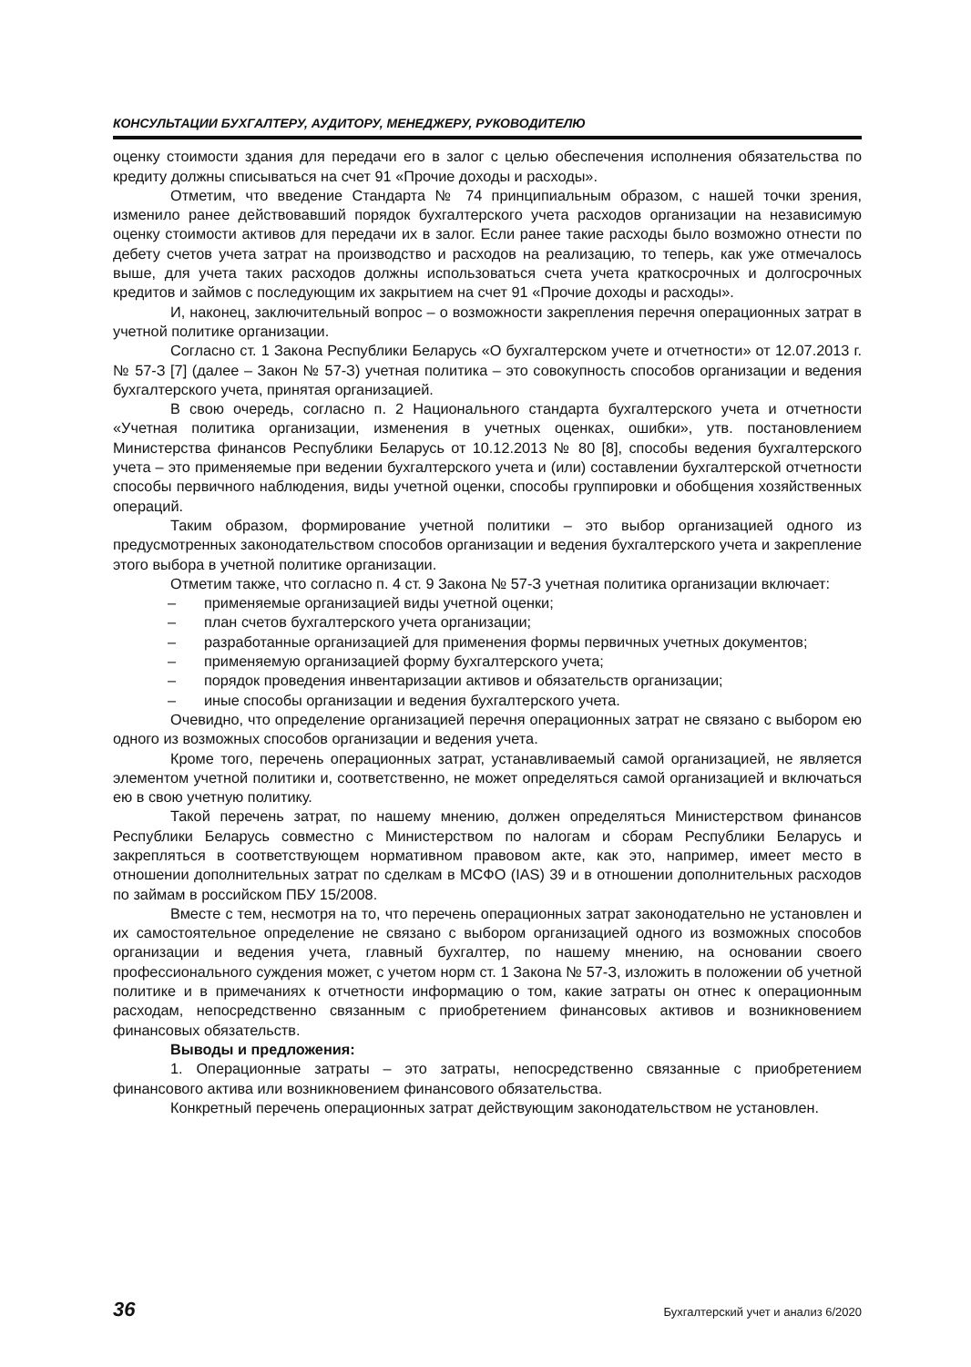КОНСУЛЬТАЦИИ БУХГАЛТЕРУ, АУДИТОРУ, МЕНЕДЖЕРУ, РУКОВОДИТЕЛЮ
оценку стоимости здания для передачи его в залог с целью обеспечения исполнения обязательства по кредиту должны списываться на счет 91 «Прочие доходы и расходы».
Отметим, что введение Стандарта № 74 принципиальным образом, с нашей точки зрения, изменило ранее действовавший порядок бухгалтерского учета расходов организации на независимую оценку стоимости активов для передачи их в залог. Если ранее такие расходы было возможно отнести по дебету счетов учета затрат на производство и расходов на реализацию, то теперь, как уже отмечалось выше, для учета таких расходов должны использоваться счета учета краткосрочных и долгосрочных кредитов и займов с последующим их закрытием на счет 91 «Прочие доходы и расходы».
И, наконец, заключительный вопрос – о возможности закрепления перечня операционных затрат в учетной политике организации.
Согласно ст. 1 Закона Республики Беларусь «О бухгалтерском учете и отчетности» от 12.07.2013 г. № 57-З [7] (далее – Закон № 57-З) учетная политика – это совокупность способов организации и ведения бухгалтерского учета, принятая организацией.
В свою очередь, согласно п. 2 Национального стандарта бухгалтерского учета и отчетности «Учетная политика организации, изменения в учетных оценках, ошибки», утв. постановлением Министерства финансов Республики Беларусь от 10.12.2013 № 80 [8], способы ведения бухгалтерского учета – это применяемые при ведении бухгалтерского учета и (или) составлении бухгалтерской отчетности способы первичного наблюдения, виды учетной оценки, способы группировки и обобщения хозяйственных операций.
Таким образом, формирование учетной политики – это выбор организацией одного из предусмотренных законодательством способов организации и ведения бухгалтерского учета и закрепление этого выбора в учетной политике организации.
Отметим также, что согласно п. 4 ст. 9 Закона № 57-З учетная политика организации включает:
– применяемые организацией виды учетной оценки;
– план счетов бухгалтерского учета организации;
– разработанные организацией для применения формы первичных учетных документов;
– применяемую организацией форму бухгалтерского учета;
– порядок проведения инвентаризации активов и обязательств организации;
– иные способы организации и ведения бухгалтерского учета.
Очевидно, что определение организацией перечня операционных затрат не связано с выбором ею одного из возможных способов организации и ведения учета.
Кроме того, перечень операционных затрат, устанавливаемый самой организацией, не является элементом учетной политики и, соответственно, не может определяться самой организацией и включаться ею в свою учетную политику.
Такой перечень затрат, по нашему мнению, должен определяться Министерством финансов Республики Беларусь совместно с Министерством по налогам и сборам Республики Беларусь и закрепляться в соответствующем нормативном правовом акте, как это, например, имеет место в отношении дополнительных затрат по сделкам в МСФО (IAS) 39 и в отношении дополнительных расходов по займам в российском ПБУ 15/2008.
Вместе с тем, несмотря на то, что перечень операционных затрат законодательно не установлен и их самостоятельное определение не связано с выбором организацией одного из возможных способов организации и ведения учета, главный бухгалтер, по нашему мнению, на основании своего профессионального суждения может, с учетом норм ст. 1 Закона № 57-З, изложить в положении об учетной политике и в примечаниях к отчетности информацию о том, какие затраты он отнес к операционным расходам, непосредственно связанным с приобретением финансовых активов и возникновением финансовых обязательств.
Выводы и предложения:
1. Операционные затраты – это затраты, непосредственно связанные с приобретением финансового актива или возникновением финансового обязательства.
Конкретный перечень операционных затрат действующим законодательством не установлен.
36 Бухгалтерский учет и анализ 6/2020